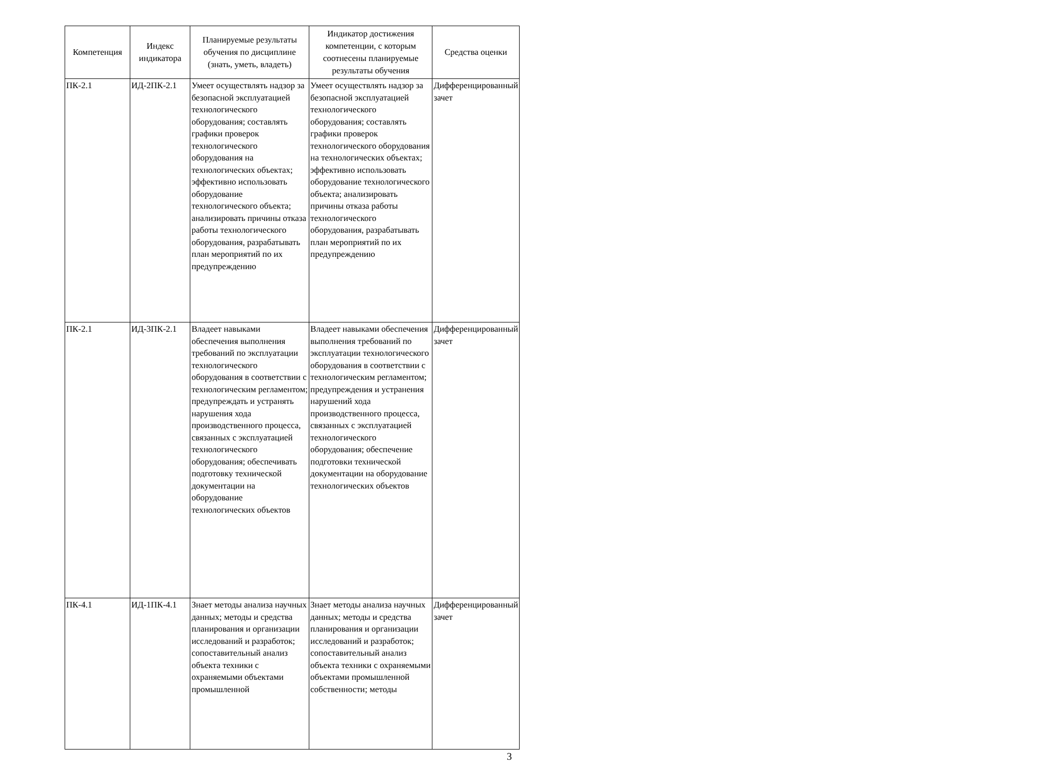| Компетенция | Индекс индикатора | Планируемые результаты обучения по дисциплине (знать, уметь, владеть) | Индикатор достижения компетенции, с которым соотнесены планируемые результаты обучения | Средства оценки |
| --- | --- | --- | --- | --- |
| ПК-2.1 | ИД-2ПК-2.1 | Умеет осуществлять надзор за безопасной эксплуатацией технологического оборудования; составлять графики проверок технологического оборудования на технологических объектах; эффективно использовать оборудование технологического объекта; анализировать причины отказа работы технологического оборудования, разрабатывать план мероприятий по их предупреждению | Умеет осуществлять надзор за безопасной эксплуатацией технологического оборудования; составлять графики проверок технологического оборудования на технологических объектах; эффективно использовать оборудование технологического объекта; анализировать причины отказа работы технологического оборудования, разрабатывать план мероприятий по их предупреждению | Дифференцированный зачет |
| ПК-2.1 | ИД-3ПК-2.1 | Владеет навыками обеспечения выполнения требований по эксплуатации технологического оборудования в соответствии с технологическим регламентом; предупреждать и устранять нарушения хода производственного процесса, связанных с эксплуатацией технологического оборудования; обеспечивать подготовку технической документации на оборудование технологических объектов | Владеет навыками обеспечения выполнения требований по эксплуатации технологического оборудования в соответствии с технологическим регламентом; предупреждения и устранения нарушений хода производственного процесса, связанных с эксплуатацией технологического оборудования; обеспечение подготовки технической документации на оборудование технологических объектов | Дифференцированный зачет |
| ПК-4.1 | ИД-1ПК-4.1 | Знает методы анализа научных данных; методы и средства планирования и организации исследований и разработок; сопоставительный анализ объекта техники с охраняемыми объектами промышленной | Знает методы анализа научных данных; методы и средства планирования и организации исследований и разработок; сопоставительный анализ объекта техники с охраняемыми объектами промышленной собственности; методы | Дифференцированный зачет |
3